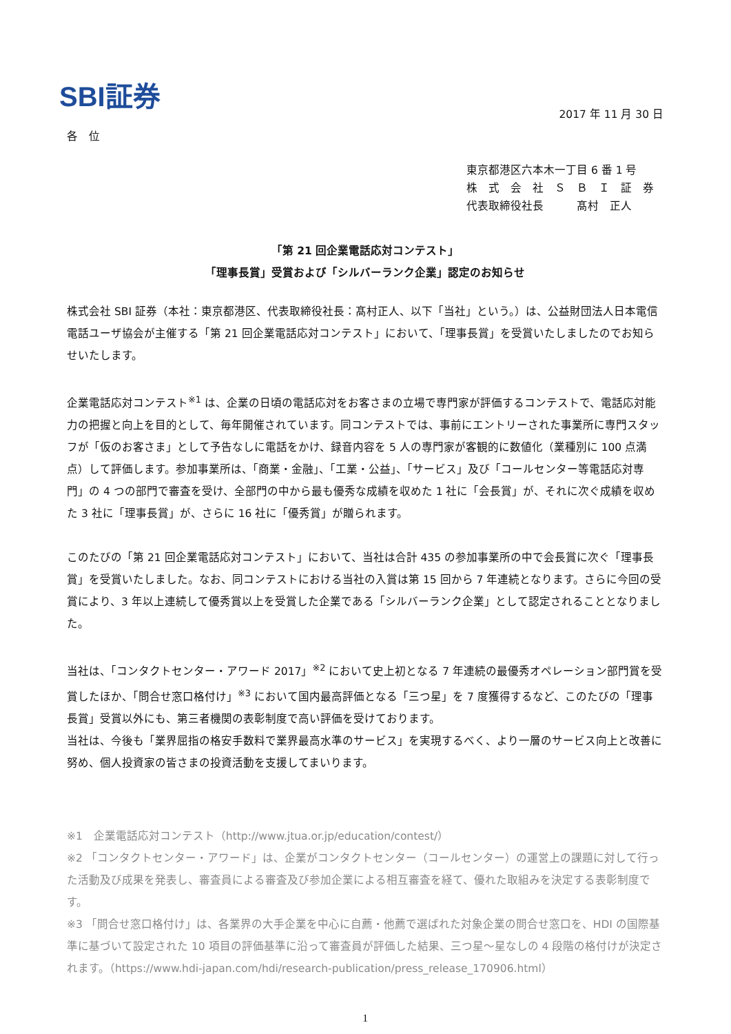SBI証券
2017 年 11 月 30 日
各　位
東京都港区六本木一丁目 6 番 1 号
株　式　会　社　Ｓ　Ｂ　Ｉ　証　券
代表取締役社長　　　髙村　正人
「第 21 回企業電話応対コンテスト」
「理事長賞」受賞および「シルバーランク企業」認定のお知らせ
株式会社 SBI 証券（本社：東京都港区、代表取締役社長：髙村正人、以下「当社」という。）は、公益財団法人日本電信電話ユーザ協会が主催する「第 21 回企業電話応対コンテスト」において、「理事長賞」を受賞いたしましたのでお知らせいたします。
企業電話応対コンテスト<sup>※1</sup> は、企業の日頃の電話応対をお客さまの立場で専門家が評価するコンテストで、電話応対能力の把握と向上を目的として、毎年開催されています。同コンテストでは、事前にエントリーされた事業所に専門スタッフが「仮のお客さま」として予告なしに電話をかけ、録音内容を 5 人の専門家が客観的に数値化（業種別に 100 点満点）して評価します。参加事業所は、「商業・金融」、「工業・公益」、「サービス」及び「コールセンター等電話応対専門」の 4 つの部門で審査を受け、全部門の中から最も優秀な成績を収めた 1 社に「会長賞」が、それに次ぐ成績を収めた 3 社に「理事長賞」が、さらに 16 社に「優秀賞」が贈られます。
このたびの「第 21 回企業電話応対コンテスト」において、当社は合計 435 の参加事業所の中で会長賞に次ぐ「理事長賞」を受賞いたしました。なお、同コンテストにおける当社の入賞は第 15 回から 7 年連続となります。さらに今回の受賞により、3 年以上連続して優秀賞以上を受賞した企業である「シルバーランク企業」として認定されることとなりました。
当社は、「コンタクトセンター・アワード 2017」<sup>※2</sup> において史上初となる 7 年連続の最優秀オペレーション部門賞を受賞したほか、「問合せ窓口格付け」<sup>※3</sup> において国内最高評価となる「三つ星」を 7 度獲得するなど、このたびの「理事長賞」受賞以外にも、第三者機関の表彰制度で高い評価を受けております。
当社は、今後も「業界屈指の格安手数料で業界最高水準のサービス」を実現するべく、より一層のサービス向上と改善に努め、個人投資家の皆さまの投資活動を支援してまいります。
※1　企業電話応対コンテスト（http://www.jtua.or.jp/education/contest/）
※2 「コンタクトセンター・アワード」は、企業がコンタクトセンター（コールセンター）の運営上の課題に対して行った活動及び成果を発表し、審査員による審査及び参加企業による相互審査を経て、優れた取組みを決定する表彰制度です。
※3 「問合せ窓口格付け」は、各業界の大手企業を中心に自薦・他薦で選ばれた対象企業の問合せ窓口を、HDI の国際基準に基づいて設定された 10 項目の評価基準に沿って審査員が評価した結果、三つ星～星なしの 4 段階の格付けが決定されます。（https://www.hdi-japan.com/hdi/research-publication/press_release_170906.html）
1